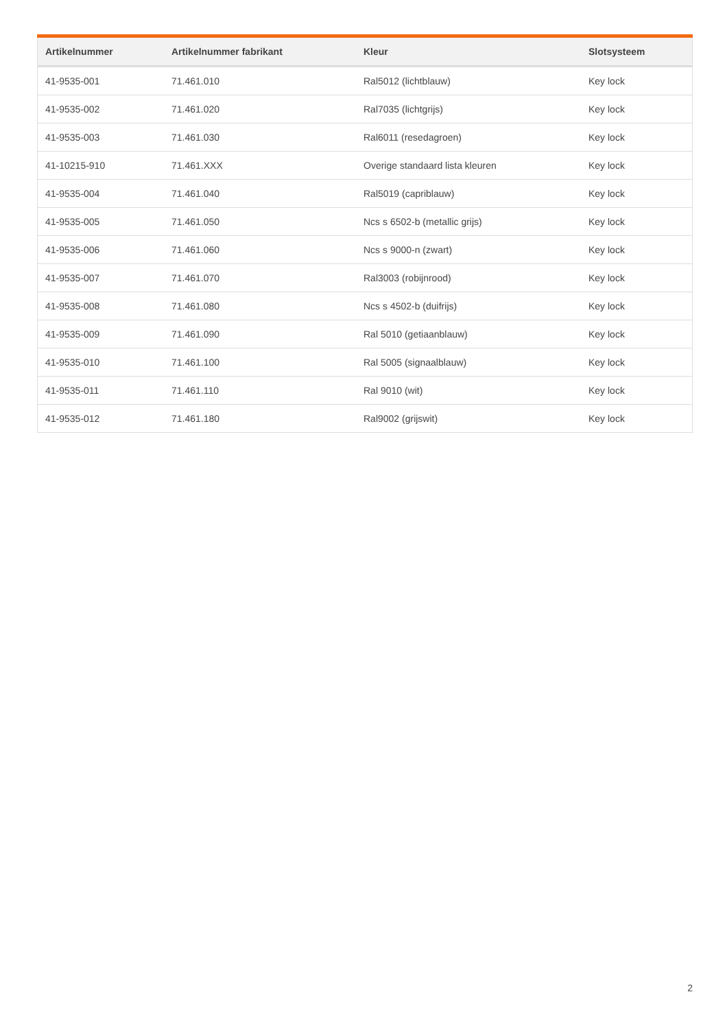| Artikelnummer | Artikelnummer fabrikant | Kleur | Slotsysteem |
| --- | --- | --- | --- |
| 41-9535-001 | 71.461.010 | Ral5012 (lichtblauw) | Key lock |
| 41-9535-002 | 71.461.020 | Ral7035 (lichtgrijs) | Key lock |
| 41-9535-003 | 71.461.030 | Ral6011 (resedagroen) | Key lock |
| 41-10215-910 | 71.461.XXX | Overige standaard lista kleuren | Key lock |
| 41-9535-004 | 71.461.040 | Ral5019 (capriblauw) | Key lock |
| 41-9535-005 | 71.461.050 | Ncs s 6502-b (metallic grijs) | Key lock |
| 41-9535-006 | 71.461.060 | Ncs s 9000-n (zwart) | Key lock |
| 41-9535-007 | 71.461.070 | Ral3003 (robijnrood) | Key lock |
| 41-9535-008 | 71.461.080 | Ncs s 4502-b (duifrijs) | Key lock |
| 41-9535-009 | 71.461.090 | Ral 5010 (getiaanblauw) | Key lock |
| 41-9535-010 | 71.461.100 | Ral 5005 (signaalblauw) | Key lock |
| 41-9535-011 | 71.461.110 | Ral 9010 (wit) | Key lock |
| 41-9535-012 | 71.461.180 | Ral9002 (grijswit) | Key lock |
2